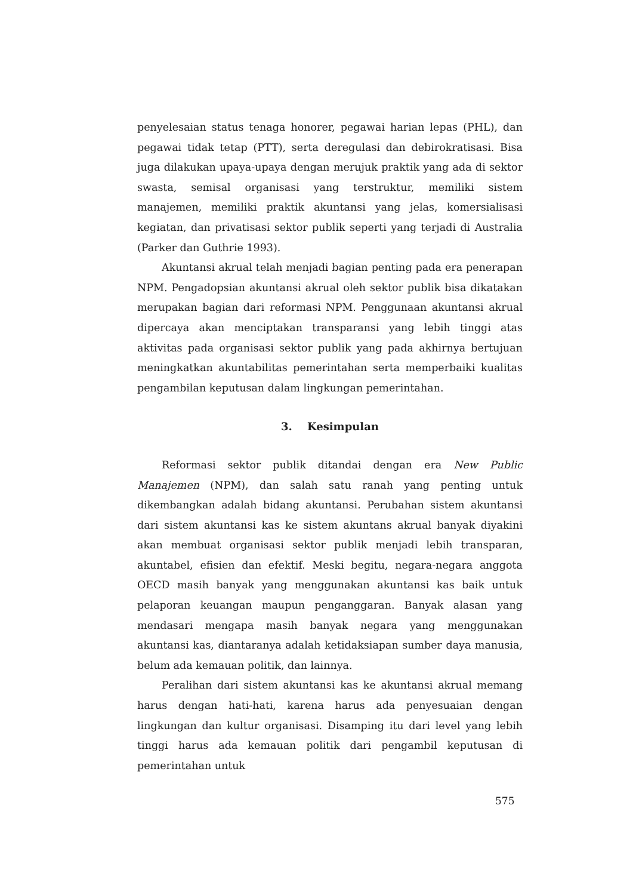penyelesaian status tenaga honorer, pegawai harian lepas (PHL), dan pegawai tidak tetap (PTT), serta deregulasi dan debirokratisasi. Bisa juga dilakukan upaya-upaya dengan merujuk praktik yang ada di sektor swasta, semisal organisasi yang terstruktur, memiliki sistem manajemen, memiliki praktik akuntansi yang jelas, komersialisasi kegiatan, dan privatisasi sektor publik seperti yang terjadi di Australia (Parker dan Guthrie 1993).
Akuntansi akrual telah menjadi bagian penting pada era penerapan NPM. Pengadopsian akuntansi akrual oleh sektor publik bisa dikatakan merupakan bagian dari reformasi NPM. Penggunaan akuntansi akrual dipercaya akan menciptakan transparansi yang lebih tinggi atas aktivitas pada organisasi sektor publik yang pada akhirnya bertujuan meningkatkan akuntabilitas pemerintahan serta memperbaiki kualitas pengambilan keputusan dalam lingkungan pemerintahan.
3. Kesimpulan
Reformasi sektor publik ditandai dengan era New Public Manajemen (NPM), dan salah satu ranah yang penting untuk dikembangkan adalah bidang akuntansi. Perubahan sistem akuntansi dari sistem akuntansi kas ke sistem akuntans akrual banyak diyakini akan membuat organisasi sektor publik menjadi lebih transparan, akuntabel, efisien dan efektif. Meski begitu, negara-negara anggota OECD masih banyak yang menggunakan akuntansi kas baik untuk pelaporan keuangan maupun penganggaran. Banyak alasan yang mendasari mengapa masih banyak negara yang menggunakan akuntansi kas, diantaranya adalah ketidaksiapan sumber daya manusia, belum ada kemauan politik, dan lainnya.
Peralihan dari sistem akuntansi kas ke akuntansi akrual memang harus dengan hati-hati, karena harus ada penyesuaian dengan lingkungan dan kultur organisasi. Disamping itu dari level yang lebih tinggi harus ada kemauan politik dari pengambil keputusan di pemerintahan untuk
575